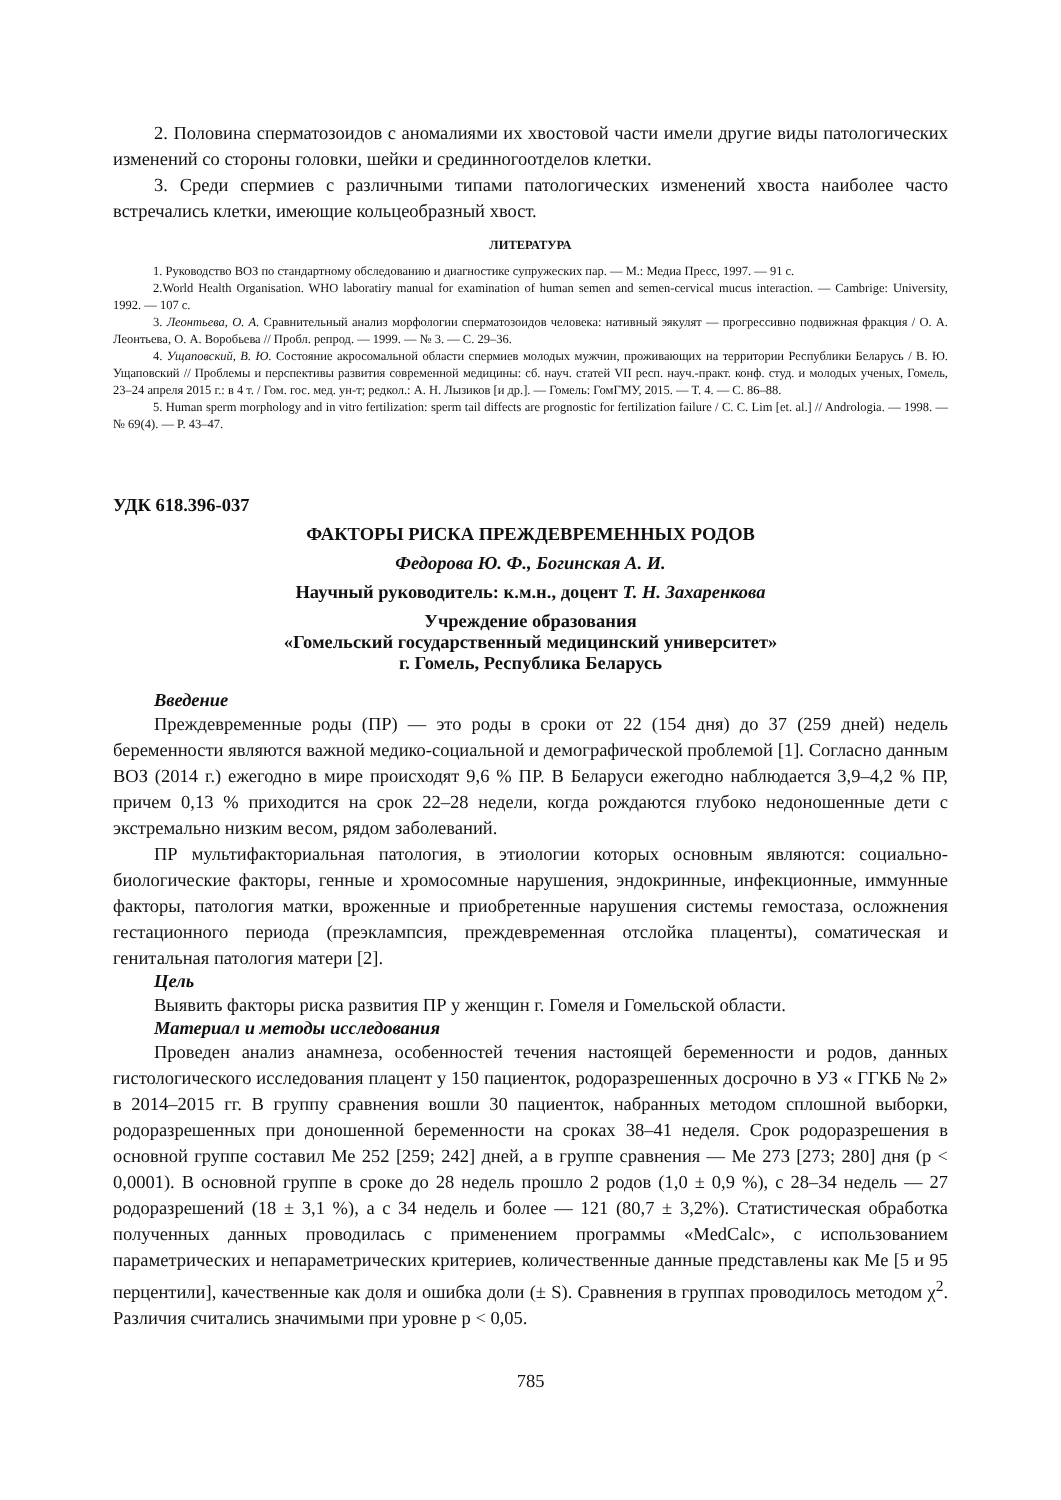2. Половина сперматозоидов с аномалиями их хвостовой части имели другие виды патологических изменений со стороны головки, шейки и срединногоотделов клетки.
3. Среди спермиев с различными типами патологических изменений хвоста наиболее часто встречались клетки, имеющие кольцеобразный хвост.
ЛИТЕРАТУРА
1. Руководство ВОЗ по стандартному обследованию и диагностике супружеских пар. — М.: Медиа Пресс, 1997. — 91 с.
2.World Health Organisation. WHO laboratiry manual for examination of human semen and semen-cervical mucus interaction. — Cambrige: University, 1992. — 107 c.
3. Леонтьева, О. А. Сравнительный анализ морфологии сперматозоидов человека: нативный эякулят — прогрессивно подвижная фракция / О. А. Леонтьева, О. А. Воробьева // Пробл. репрод. — 1999. — № 3. — С. 29–36.
4. Ущаповский, В. Ю. Состояние акросомальной области спермиев молодых мужчин, проживающих на территории Республики Беларусь / В. Ю. Ущаповский // Проблемы и перспективы развития современной медицины: сб. науч. статей VII респ. науч.-практ. конф. студ. и молодых ученых, Гомель, 23–24 апреля 2015 г.: в 4 т. / Гом. гос. мед. ун-т; редкол.: А. Н. Лызиков [и др.]. — Гомель: ГомГМУ, 2015. — Т. 4. — С. 86–88.
5. Human sperm morphology and in vitro fertilization: sperm tail diffects are prognostic for fertilization failure / C. C. Lim [et. al.] // Andrologia. — 1998. — № 69(4). — P. 43–47.
УДК 618.396-037
ФАКТОРЫ РИСКА ПРЕЖДЕВРЕМЕННЫХ РОДОВ
Федорова Ю. Ф., Богинская А. И.
Научный руководитель: к.м.н., доцент Т. Н. Захаренкова
Учреждение образования
«Гомельский государственный медицинский университет»
г. Гомель, Республика Беларусь
Введение
Преждевременные роды (ПР) — это роды в сроки от 22 (154 дня) до 37 (259 дней) недель беременности являются важной медико-социальной и демографической проблемой [1]. Согласно данным ВОЗ (2014 г.) ежегодно в мире происходят 9,6 % ПР. В Беларуси ежегодно наблюдается 3,9–4,2 % ПР, причем 0,13 % приходится на срок 22–28 недели, когда рождаются глубоко недоношенные дети с экстремально низким весом, рядом заболеваний.
ПР мультифакториальная патология, в этиологии которых основным являются: социально-биологические факторы, генные и хромосомные нарушения, эндокринные, инфекционные, иммунные факторы, патология матки, вроженные и приобретенные нарушения системы гемостаза, осложнения гестационного периода (преэклампсия, преждевременная отслойка плаценты), соматическая и генитальная патология матери [2].
Цель
Выявить факторы риска развития ПР у женщин г. Гомеля и Гомельской области.
Материал и методы исследования
Проведен анализ анамнеза, особенностей течения настоящей беременности и родов, данных гистологического исследования плацент у 150 пациенток, родоразрешенных досрочно в УЗ « ГГКБ № 2» в 2014–2015 гг. В группу сравнения вошли 30 пациенток, набранных методом сплошной выборки, родоразрешенных при доношенной беременности на сроках 38–41 неделя. Срок родоразрешения в основной группе составил Ме 252 [259; 242] дней, а в группе сравнения — Ме 273 [273; 280] дня (р < 0,0001). В основной группе в сроке до 28 недель прошло 2 родов (1,0 ± 0,9 %), с 28–34 недель — 27 родоразрешений (18 ± 3,1 %), а с 34 недель и более — 121 (80,7 ± 3,2%). Статистическая обработка полученных данных проводилась с применением программы «MedCalc», с использованием параметрических и непараметрических критериев, количественные данные представлены как Ме [5 и 95 перцентили], качественные как доля и ошибка доли (± S). Сравнения в группах проводилось методом χ<sup>2</sup>. Различия считались значимыми при уровне р < 0,05.
785